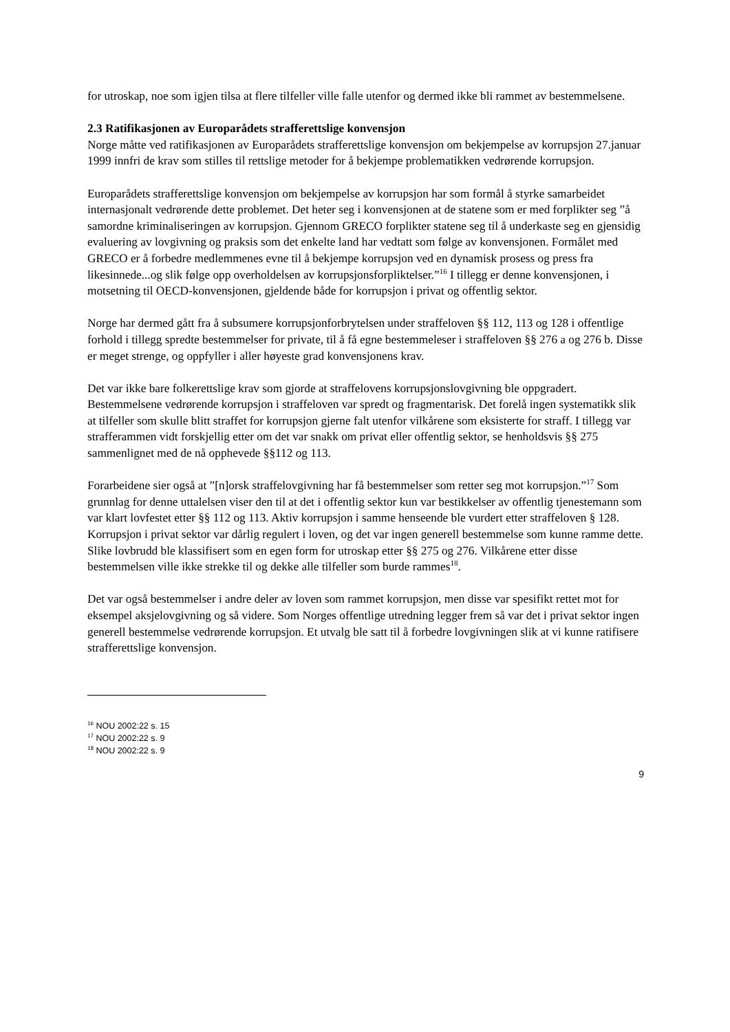for utroskap, noe som igjen tilsa at flere tilfeller ville falle utenfor og dermed ikke bli rammet av bestemmelsene.
2.3 Ratifikasjonen av Europarådets strafferettslige konvensjon
Norge måtte ved ratifikasjonen av Europarådets strafferettslige konvensjon om bekjempelse av korrupsjon 27.januar 1999 innfri de krav som stilles til rettslige metoder for å bekjempe problematikken vedrørende korrupsjon.
Europarådets strafferettslige konvensjon om bekjempelse av korrupsjon har som formål å styrke samarbeidet internasjonalt vedrørende dette problemet. Det heter seg i konvensjonen at de statene som er med forplikter seg ”å samordne kriminaliseringen av korrupsjon. Gjennom GRECO forplikter statene seg til å underkaste seg en gjensidig evaluering av lovgivning og praksis som det enkelte land har vedtatt som følge av konvensjonen. Formålet med GRECO er å forbedre medlemmenes evne til å bekjempe korrupsjon ved en dynamisk prosess og press fra likesinnede...og slik følge opp overholdelsen av korrupsjonsforpliktelser.”<sup>16</sup> I tillegg er denne konvensjonen, i motsetning til OECD-konvensjonen, gjeldende både for korrupsjon i privat og offentlig sektor.
Norge har dermed gått fra å subsumere korrupsjonforbrytelsen under straffeloven §§ 112, 113 og 128 i offentlige forhold i tillegg spredte bestemmelser for private, til å få egne bestemmeleser i straffeloven §§ 276 a og 276 b. Disse er meget strenge, og oppfyller i aller høyeste grad konvensjonens krav.
Det var ikke bare folkerettslige krav som gjorde at straffelovens korrupsjonslovgivning ble oppgradert. Bestemmelsene vedrørende korrupsjon i straffeloven var spredt og fragmentarisk. Det forelå ingen systematikk slik at tilfeller som skulle blitt straffet for korrupsjon gjerne falt utenfor vilkårene som eksisterte for straff. I tillegg var strafferammen vidt forskjellig etter om det var snakk om privat eller offentlig sektor, se henholdsvis §§ 275 sammenlignet med de nå opphevede §§112 og 113.
Forarbeidene sier også at ”[n]orsk straffelovgivning har få bestemmelser som retter seg mot korrupsjon.”<sup>17</sup> Som grunnlag for denne uttalelsen viser den til at det i offentlig sektor kun var bestikkelser av offentlig tjenestemann som var klart lovfestet etter §§ 112 og 113. Aktiv korrupsjon i samme henseende ble vurdert etter straffeloven § 128. Korrupsjon i privat sektor var dårlig regulert i loven, og det var ingen generell bestemmelse som kunne ramme dette. Slike lovbrudd ble klassifisert som en egen form for utroskap etter §§ 275 og 276. Vilkårene etter disse bestemmelsen ville ikke strekke til og dekke alle tilfeller som burde rammes<sup>18</sup>.
Det var også bestemmelser i andre deler av loven som rammet korrupsjon, men disse var spesifikt rettet mot for eksempel aksjelovgivning og så videre. Som Norges offentlige utredning legger frem så var det i privat sektor ingen generell bestemmelse vedrørende korrupsjon. Et utvalg ble satt til å forbedre lovgivningen slik at vi kunne ratifisere strafferettslige konvensjon.
<sup>16</sup> NOU 2002:22 s. 15
<sup>17</sup> NOU 2002:22 s. 9
<sup>18</sup> NOU 2002:22 s. 9
9